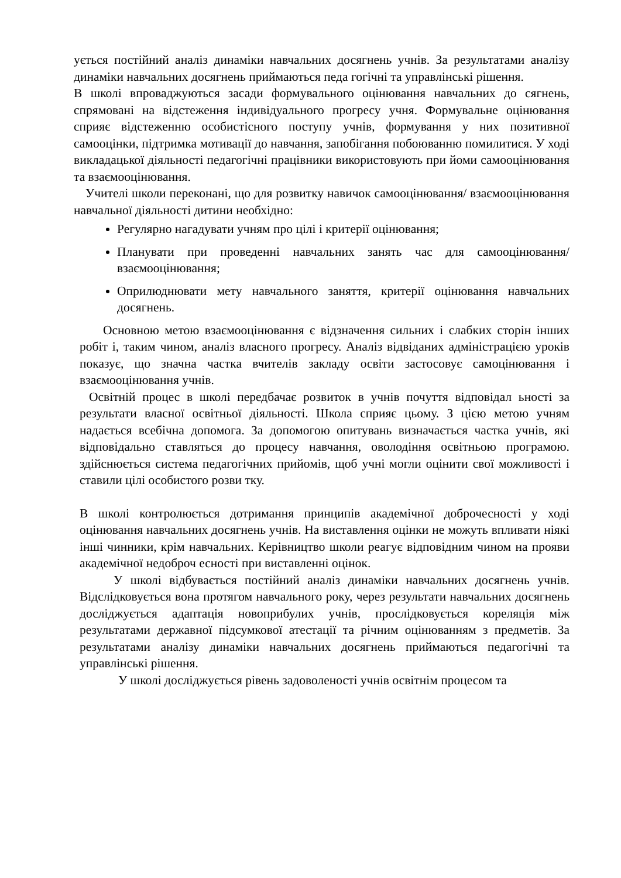ується постійний аналіз динаміки навчальних досягнень учнів. За результатами аналізу динаміки навчальних досягнень приймаються педа гогічні та управлінські рішення.
В школі впроваджуються засади формувального оцінювання навчальних до сягнень, спрямовані на відстеження індивідуального прогресу учня. Формувальне оцінювання сприяє відстеженню особистісного поступу учнів, формування у них позитивної самооцінки, підтримка мотивації до навчання, запобігання побоюванню помилитися. У ході викладацької діяльності педагогічні працівники використовують при йоми самооцінювання та взаємооцінювання.
Учителі школи переконані, що для розвитку навичок самооцінювання/ взаємооцінювання навчальної діяльності дитини необхідно:
Регулярно нагадувати учням про цілі і критерії оцінювання;
Планувати при проведенні навчальних занять час для самооцінювання/ взаємооцінювання;
Оприлюднювати мету навчального заняття, критерії оцінювання навчальних досягнень.
Основною метою взаємооцінювання є відзначення сильних і слабких сторін інших робіт і, таким чином, аналіз власного прогресу. Аналіз відвіданих адміністрацією уроків показує, що значна частка вчителів закладу освіти застосовує самоцінювання і взаємооцінювання учнів.
Освітній процес в школі передбачає розвиток в учнів почуття відповідал ьності за результати власної освітньої діяльності. Школа сприяє цьому. З цією метою учням надається всебічна допомога. За допомогою опитувань визначається частка учнів, які відповідально ставляться до процесу навчання, оволодіння освітньою програмою. здійснюється система педагогічних прийомів, щоб учні могли оцінити свої можливості і ставили цілі особистого розви тку.
В школі контролюється дотримання принципів академічної доброчесності у ході оцінювання навчальних досягнень учнів. На виставлення оцінки не можуть впливати ніякі інші чинники, крім навчальних. Керівництво школи реагує відповідним чином на прояви академічної недоброч есності при виставленні оцінок.
У школі відбувається постійний аналіз динаміки навчальних досягнень учнів. Відслідковується вона протягом навчального року, через результати навчальних досягнень досліджується адаптація новоприбулих учнів, прослідковується кореляція між результатами державної підсумкової атестації та річним оцінюванням з предметів. За результатами аналізу динаміки навчальних досягнень приймаються педагогічні та управлінські рішення.
У школі досліджується рівень задоволеності учнів освітнім процесом та